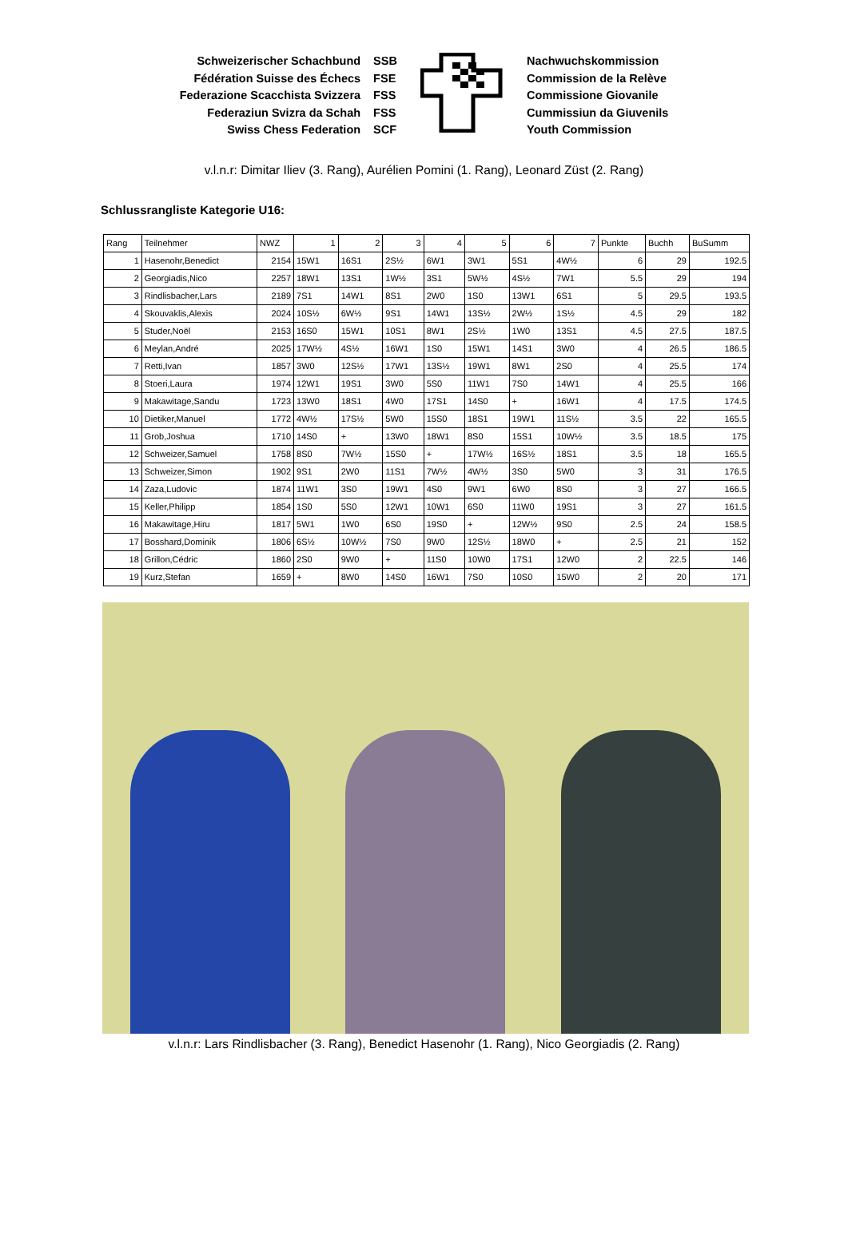Schweizerischer Schachbund
Fédération Suisse des Échecs
Federazione Scacchista Svizzera
Federaziun Svizra da Schah
Swiss Chess Federation
SSB
FSE
FSS
FSS
SCF
Nachwuchskommission
Commission de la Relève
Commissione Giovanile
Cummissiun da Giuvenils
Youth Commission
v.l.n.r: Dimitar Iliev (3. Rang), Aurélien Pomini (1. Rang), Leonard Züst (2. Rang)
Schlussrangliste Kategorie U16:
| Rang | Teilnehmer | NWZ | 1 | 2 | 3 | 4 | 5 | 6 | 7 | Punkte | Buchh | BuSumm |
| --- | --- | --- | --- | --- | --- | --- | --- | --- | --- | --- | --- | --- |
| 1 | Hasenohr,Benedict | 2154 | 15W1 | 16S1 | 2S½ | 6W1 | 3W1 | 5S1 | 4W½ | 6 | 29 | 192.5 |
| 2 | Georgiadis,Nico | 2257 | 18W1 | 13S1 | 1W½ | 3S1 | 5W½ | 4S½ | 7W1 | 5.5 | 29 | 194 |
| 3 | Rindlisbacher,Lars | 2189 | 7S1 | 14W1 | 8S1 | 2W0 | 1S0 | 13W1 | 6S1 | 5 | 29.5 | 193.5 |
| 4 | Skouvaklis,Alexis | 2024 | 10S½ | 6W½ | 9S1 | 14W1 | 13S½ | 2W½ | 1S½ | 4.5 | 29 | 182 |
| 5 | Studer,Noël | 2153 | 16S0 | 15W1 | 10S1 | 8W1 | 2S½ | 1W0 | 13S1 | 4.5 | 27.5 | 187.5 |
| 6 | Meylan,André | 2025 | 17W½ | 4S½ | 16W1 | 1S0 | 15W1 | 14S1 | 3W0 | 4 | 26.5 | 186.5 |
| 7 | Retti,Ivan | 1857 | 3W0 | 12S½ | 17W1 | 13S½ | 19W1 | 8W1 | 2S0 | 4 | 25.5 | 174 |
| 8 | Stoeri,Laura | 1974 | 12W1 | 19S1 | 3W0 | 5S0 | 11W1 | 7S0 | 14W1 | 4 | 25.5 | 166 |
| 9 | Makawitage,Sandu | 1723 | 13W0 | 18S1 | 4W0 | 17S1 | 14S0 | + | 16W1 | 4 | 17.5 | 174.5 |
| 10 | Dietiker,Manuel | 1772 | 4W½ | 17S½ | 5W0 | 15S0 | 18S1 | 19W1 | 11S½ | 3.5 | 22 | 165.5 |
| 11 | Grob,Joshua | 1710 | 14S0 | + | 13W0 | 18W1 | 8S0 | 15S1 | 10W½ | 3.5 | 18.5 | 175 |
| 12 | Schweizer,Samuel | 1758 | 8S0 | 7W½ | 15S0 | + | 17W½ | 16S½ | 18S1 | 3.5 | 18 | 165.5 |
| 13 | Schweizer,Simon | 1902 | 9S1 | 2W0 | 11S1 | 7W½ | 4W½ | 3S0 | 5W0 | 3 | 31 | 176.5 |
| 14 | Zaza,Ludovic | 1874 | 11W1 | 3S0 | 19W1 | 4S0 | 9W1 | 6W0 | 8S0 | 3 | 27 | 166.5 |
| 15 | Keller,Philipp | 1854 | 1S0 | 5S0 | 12W1 | 10W1 | 6S0 | 11W0 | 19S1 | 3 | 27 | 161.5 |
| 16 | Makawitage,Hiru | 1817 | 5W1 | 1W0 | 6S0 | 19S0 | + | 12W½ | 9S0 | 2.5 | 24 | 158.5 |
| 17 | Bosshard,Dominik | 1806 | 6S½ | 10W½ | 7S0 | 9W0 | 12S½ | 18W0 | + | 2.5 | 21 | 152 |
| 18 | Grillon,Cédric | 1860 | 2S0 | 9W0 | + | 11S0 | 10W0 | 17S1 | 12W0 | 2 | 22.5 | 146 |
| 19 | Kurz,Stefan | 1659 | + | 8W0 | 14S0 | 16W1 | 7S0 | 10S0 | 15W0 | 2 | 20 | 171 |
v.l.n.r: Lars Rindlisbacher (3. Rang), Benedict Hasenohr (1. Rang), Nico Georgiadis (2. Rang)